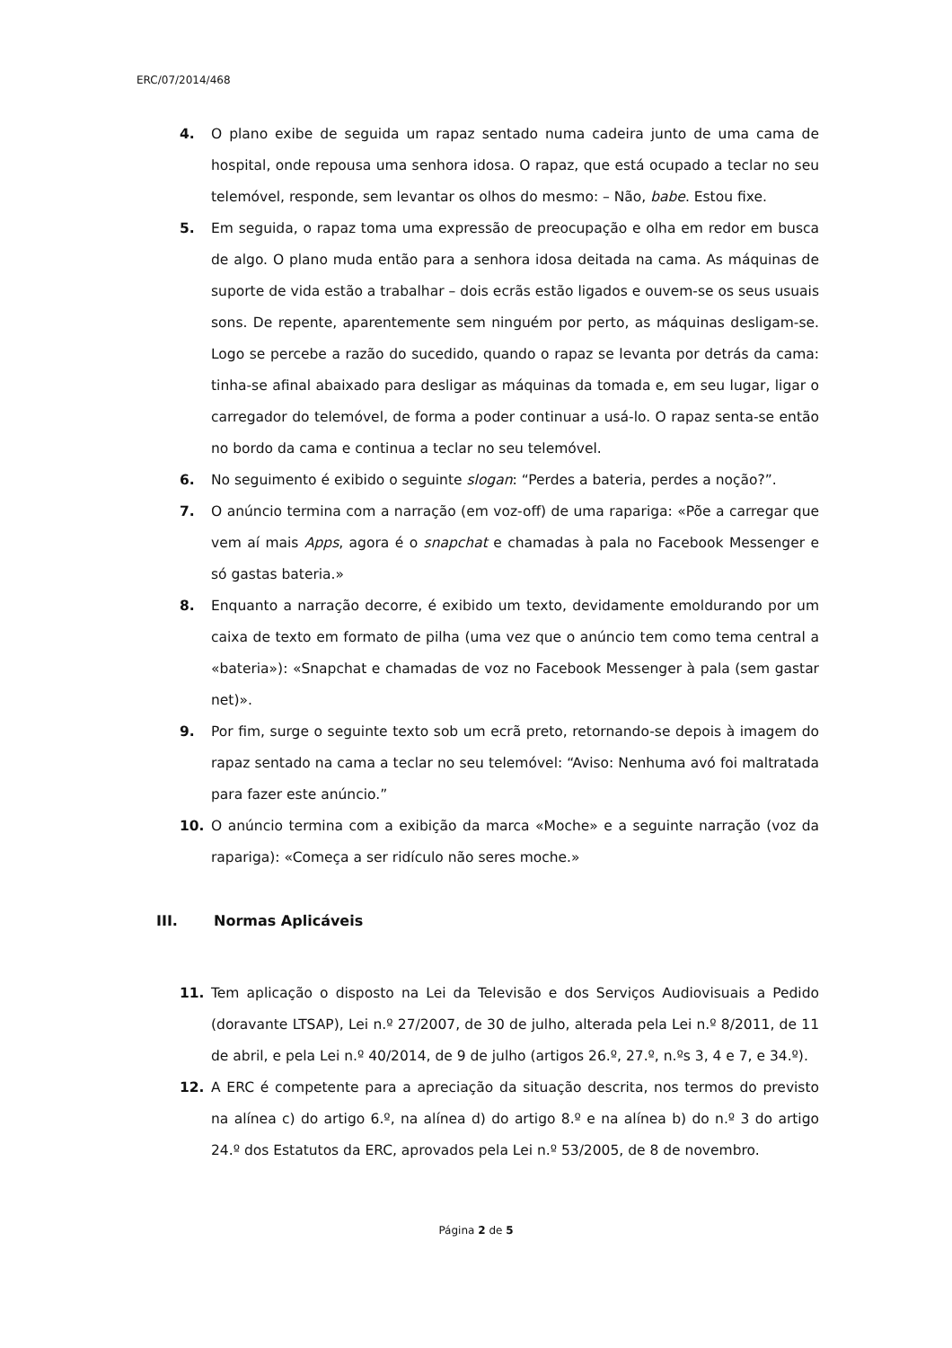ERC/07/2014/468
4. O plano exibe de seguida um rapaz sentado numa cadeira junto de uma cama de hospital, onde repousa uma senhora idosa. O rapaz, que está ocupado a teclar no seu telemóvel, responde, sem levantar os olhos do mesmo: – Não, babe. Estou fixe.
5. Em seguida, o rapaz toma uma expressão de preocupação e olha em redor em busca de algo. O plano muda então para a senhora idosa deitada na cama. As máquinas de suporte de vida estão a trabalhar – dois ecrãs estão ligados e ouvem-se os seus usuais sons. De repente, aparentemente sem ninguém por perto, as máquinas desligam-se. Logo se percebe a razão do sucedido, quando o rapaz se levanta por detrás da cama: tinha-se afinal abaixado para desligar as máquinas da tomada e, em seu lugar, ligar o carregador do telemóvel, de forma a poder continuar a usá-lo. O rapaz senta-se então no bordo da cama e continua a teclar no seu telemóvel.
6. No seguimento é exibido o seguinte slogan: “Perdes a bateria, perdes a noção?”.
7. O anúncio termina com a narração (em voz-off) de uma rapariga: «Põe a carregar que vem aí mais Apps, agora é o snapchat e chamadas à pala no Facebook Messenger e só gastas bateria.»
8. Enquanto a narração decorre, é exibido um texto, devidamente emoldurando por um caixa de texto em formato de pilha (uma vez que o anúncio tem como tema central a «bateria»): «Snapchat e chamadas de voz no Facebook Messenger à pala (sem gastar net)».
9. Por fim, surge o seguinte texto sob um ecrã preto, retornando-se depois à imagem do rapaz sentado na cama a teclar no seu telemóvel: “Aviso: Nenhuma avó foi maltratada para fazer este anúncio.”
10. O anúncio termina com a exibição da marca «Moche» e a seguinte narração (voz da rapariga): «Começa a ser ridículo não seres moche.»
III. Normas Aplicáveis
11. Tem aplicação o disposto na Lei da Televisão e dos Serviços Audiovisuais a Pedido (doravante LTSAP), Lei n.º 27/2007, de 30 de julho, alterada pela Lei n.º 8/2011, de 11 de abril, e pela Lei n.º 40/2014, de 9 de julho (artigos 26.º, 27.º, n.ºs 3, 4 e 7, e 34.º).
12. A ERC é competente para a apreciação da situação descrita, nos termos do previsto na alínea c) do artigo 6.º, na alínea d) do artigo 8.º e na alínea b) do n.º 3 do artigo 24.º dos Estatutos da ERC, aprovados pela Lei n.º 53/2005, de 8 de novembro.
Página 2 de 5